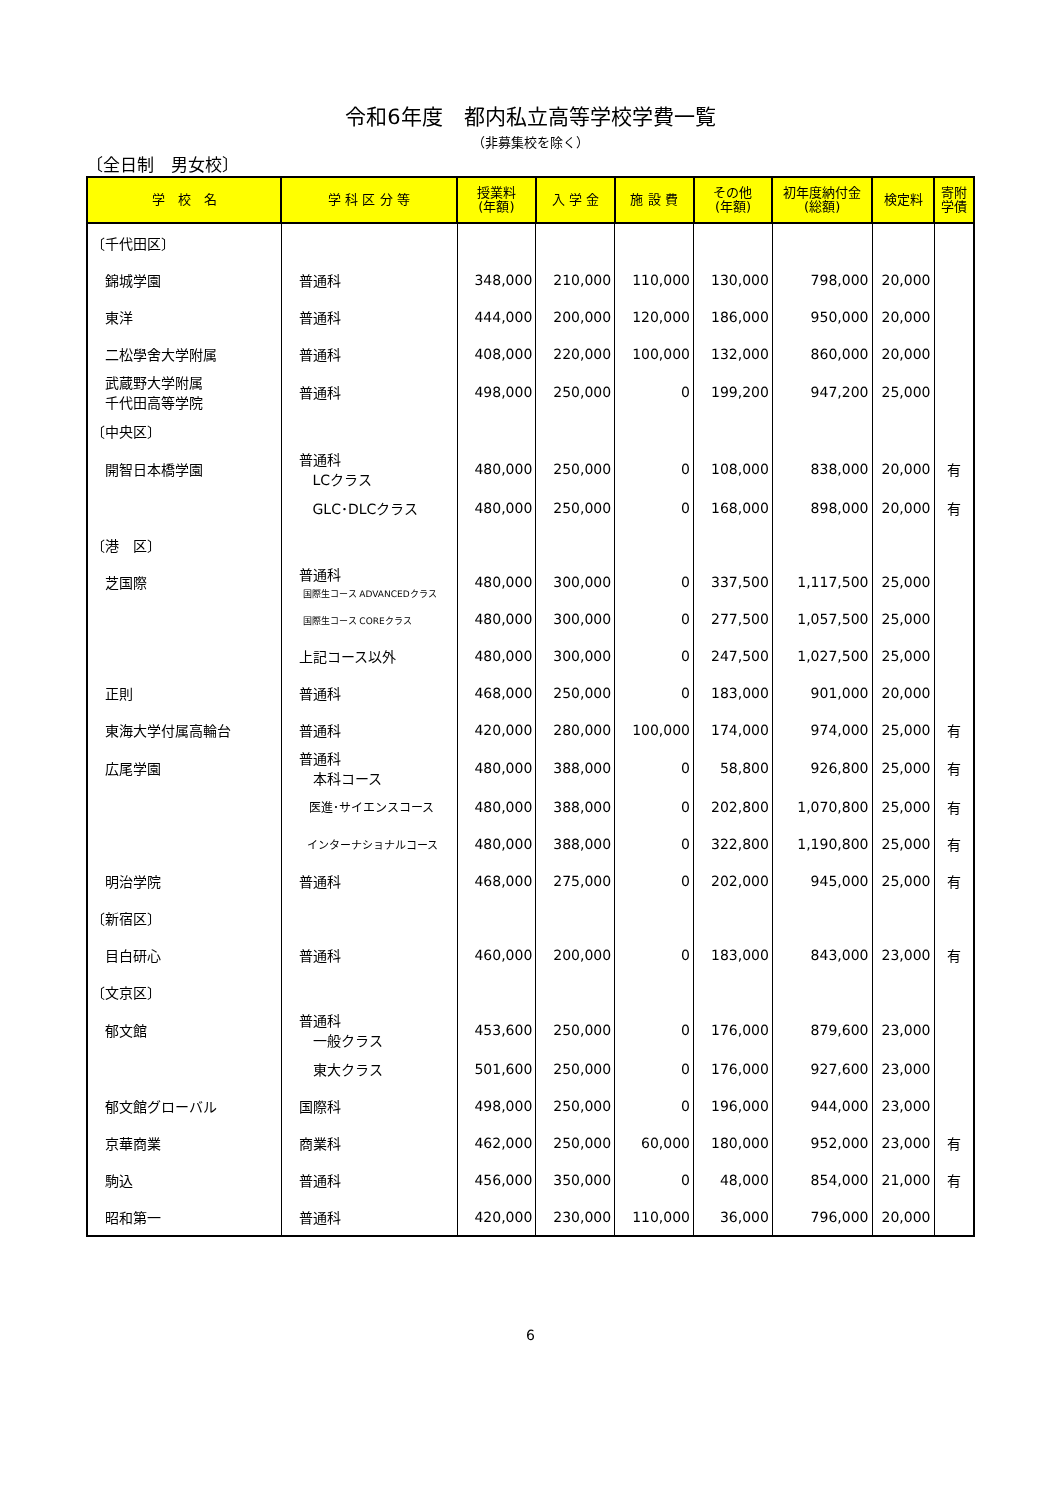令和6年度　都内私立高等学校学費一覧
（非募集校を除く）
〔全日制　男女校〕
| 学 校 名 | 学 科 区 分 等 | 授業料 (年額) | 入 学 金 | 施 設 費 | その他 (年額) | 初年度納付金 (総額) | 検定料 | 寄附 学債 |
| --- | --- | --- | --- | --- | --- | --- | --- | --- |
| 〔千代田区〕 | | | | | | | | |
| 錦城学園 | 普通科 | 348,000 | 210,000 | 110,000 | 130,000 | 798,000 | 20,000 | |
| 東洋 | 普通科 | 444,000 | 200,000 | 120,000 | 186,000 | 950,000 | 20,000 | |
| 二松學舍大学附属 | 普通科 | 408,000 | 220,000 | 100,000 | 132,000 | 860,000 | 20,000 | |
| 武蔵野大学附属 千代田高等学院 | 普通科 | 498,000 | 250,000 | 0 | 199,200 | 947,200 | 25,000 | |
| 〔中央区〕 | | | | | | | | |
| 開智日本橋学園 | 普通科 LCクラス | 480,000 | 250,000 | 0 | 108,000 | 838,000 | 20,000 | 有 |
| | GLC･DLCクラス | 480,000 | 250,000 | 0 | 168,000 | 898,000 | 20,000 | 有 |
| 〔港 区〕 | | | | | | | | |
| 芝国際 | 普通科 国際生コース ADVANCEDクラス | 480,000 | 300,000 | 0 | 337,500 | 1,117,500 | 25,000 | |
| | 国際生コース COREクラス | 480,000 | 300,000 | 0 | 277,500 | 1,057,500 | 25,000 | |
| | 上記コース以外 | 480,000 | 300,000 | 0 | 247,500 | 1,027,500 | 25,000 | |
| 正則 | 普通科 | 468,000 | 250,000 | 0 | 183,000 | 901,000 | 20,000 | |
| 東海大学付属高輪台 | 普通科 | 420,000 | 280,000 | 100,000 | 174,000 | 974,000 | 25,000 | 有 |
| 広尾学園 | 普通科 本科コース | 480,000 | 388,000 | 0 | 58,800 | 926,800 | 25,000 | 有 |
| | 医進･サイエンスコース | 480,000 | 388,000 | 0 | 202,800 | 1,070,800 | 25,000 | 有 |
| | インターナショナルコース | 480,000 | 388,000 | 0 | 322,800 | 1,190,800 | 25,000 | 有 |
| 明治学院 | 普通科 | 468,000 | 275,000 | 0 | 202,000 | 945,000 | 25,000 | 有 |
| 〔新宿区〕 | | | | | | | | |
| 目白研心 | 普通科 | 460,000 | 200,000 | 0 | 183,000 | 843,000 | 23,000 | 有 |
| 〔文京区〕 | | | | | | | | |
| 郁文館 | 普通科 一般クラス | 453,600 | 250,000 | 0 | 176,000 | 879,600 | 23,000 | |
| | 東大クラス | 501,600 | 250,000 | 0 | 176,000 | 927,600 | 23,000 | |
| 郁文館グローバル | 国際科 | 498,000 | 250,000 | 0 | 196,000 | 944,000 | 23,000 | |
| 京華商業 | 商業科 | 462,000 | 250,000 | 60,000 | 180,000 | 952,000 | 23,000 | 有 |
| 駒込 | 普通科 | 456,000 | 350,000 | 0 | 48,000 | 854,000 | 21,000 | 有 |
| 昭和第一 | 普通科 | 420,000 | 230,000 | 110,000 | 36,000 | 796,000 | 20,000 | |
6